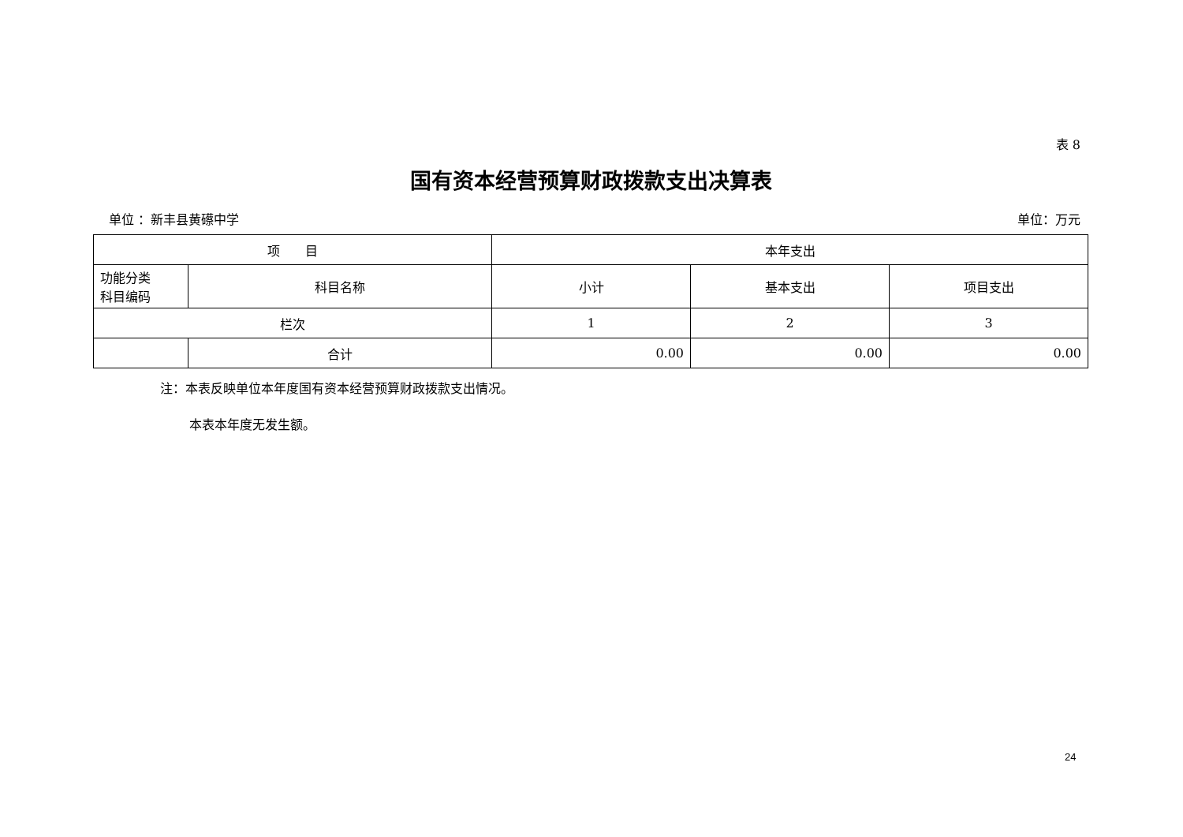表 8
国有资本经营预算财政拨款支出决算表
单位 ：新丰县黄礤中学 单位：万元
| 项 目 | | 本年支出 | | |
| --- | --- | --- | --- | --- |
| 功能分类 科目编码 | 科目名称 | 小计 | 基本支出 | 项目支出 |
| 栏次 | | 1 | 2 | 3 |
| | 合计 | 0.00 | 0.00 | 0.00 |
注：本表反映单位本年度国有资本经营预算财政拨款支出情况。
本表本年度无发生额。
24